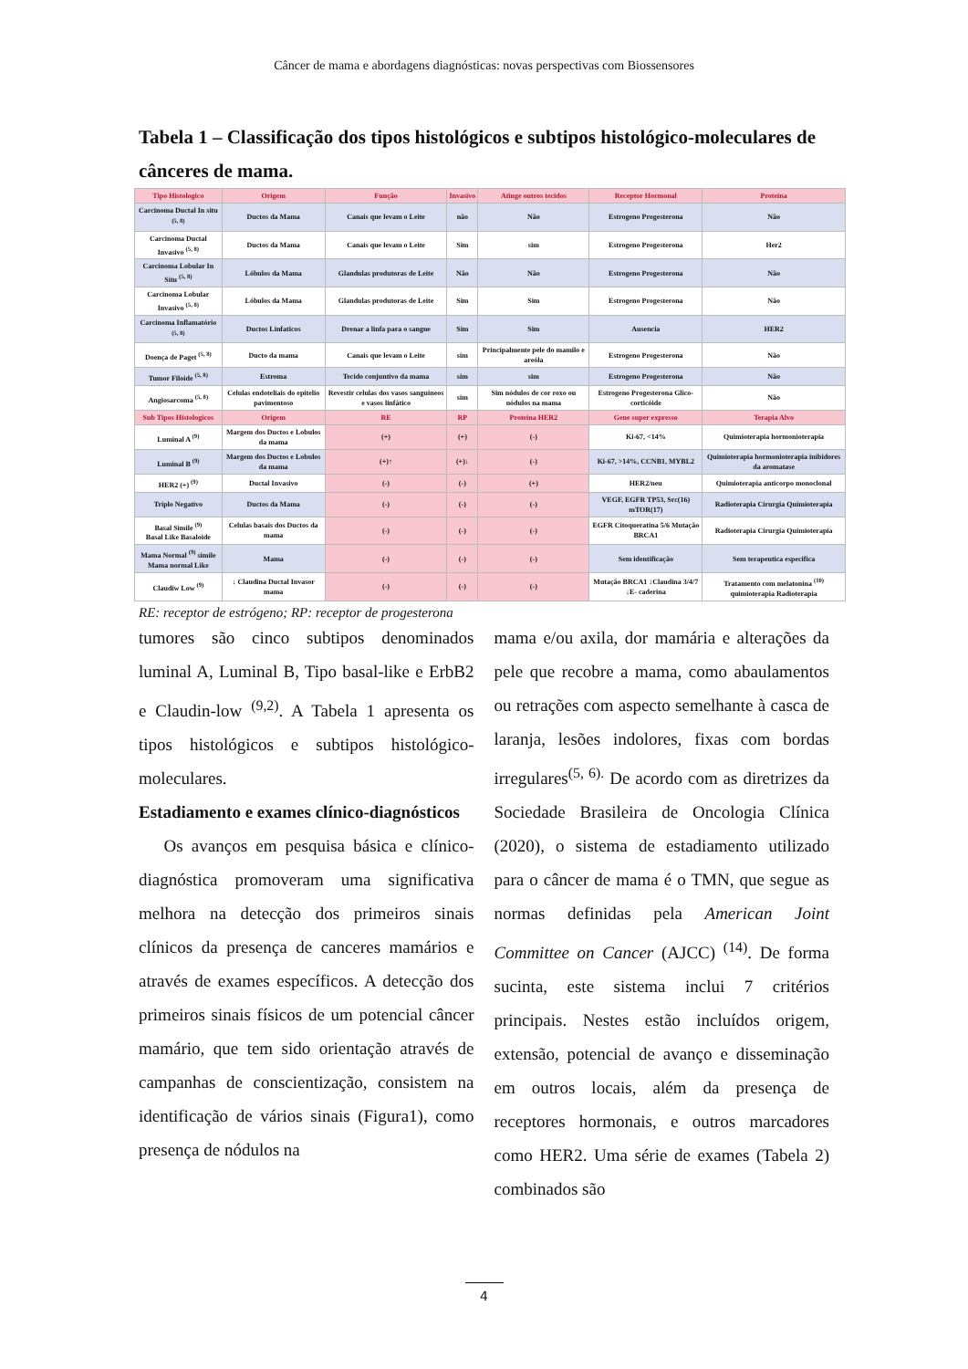Câncer de mama e abordagens diagnósticas: novas perspectivas com Biossensores
Tabela 1 – Classificação dos tipos histológicos e subtipos histológico-moleculares de cânceres de mama.
| Tipo Histologico | Origem | Função | Invasivo | Atinge outros tecidos | Receptor Hormonal | Proteina |
| --- | --- | --- | --- | --- | --- | --- |
| Carcinoma Ductal In situ <sup>(5, 8)</sup> | Ductos da Mama | Canais que levam o Leite | não | Não | Estrogeno Progesterona | Não |
| Carcinoma Ductal Invasivo <sup>(5, 8)</sup> | Ductos da Mama | Canais que levam o Leite | Sim | sim | Estrogeno Progesterona | Her2 |
| Carcinoma Lobular In Situ <sup>(5, 8)</sup> | Lóbulos da Mama | Glandulas produtoras de Leite | Não | Não | Estrogeno Progesterona | Não |
| Carcinoma Lobular Invasivo <sup>(5, 8)</sup> | Lóbulos da Mama | Glandulas produtoras de Leite | Sim | Sim | Estrogeno Progesterona | Não |
| Carcinoma Inflamatório <sup>(5, 8)</sup> | Ductos Linfaticos | Drenar a linfa para o sangue | Sim | Sim | Ausencia | HER2 |
| Doença de Paget <sup>(5, 8)</sup> | Ducto da mama | Canais que levam o Leite | sim | Principalmente pele do mamilo e areóla | Estrogeno Progesterona | Não |
| Tumor Filoide <sup>(5, 8)</sup> | Estroma | Tecido conjuntivo da mama | sim | sim | Estrogeno Progesterona | Não |
| Angiosarcoma <sup>(5, 8)</sup> | Celulas endoteliais do epitelio pavimentoso | Revestir celulas dos vasos sanguineos e vasos linfático | sim | Sim nódulos de cor roxo ou nódulos na mama | Estrogeno Progesterona Glico-corticóide | Não |
| Sub Tipos Histologicos | Origem | RE | RP | Proteina HER2 | Gene super expresso | Terapia Alvo |
| Luminal A <sup>(9)</sup> | Margem dos Ductos e Lobulos da mama | (+) | (+) | (-) | Ki-67, <14% | Quimioterapia hormonioterapia |
| Luminal B <sup>(9)</sup> | Margem dos Ductos e Lobulos da mama | (+)↑ | (+)↓ | (-) | Ki-67, >14%, CCNB1, MYBL2 | Quimioterapia hormonioterapia inibidores da aromatase |
| HER2 (+) <sup>(9)</sup> | Ductal Invasivo | (-) | (-) | (+) | HER2/neu | Quimioterapia anticorpo monoclonal |
| Triplo Negativo | Ductos da Mama | (-) | (-) | (-) | VEGF, EGFR TP53, Src(16) mTOR(17) | Radioterapia Cirurgia Quimioterapia |
| Basal Simile <sup>(9)</sup> Basal Like Basaloide | Celulas basais dos Ductos da mama | (-) | (-) | (-) | EGFR Citoqueratina 5/6 Mutação BRCA1 | Radioterapia Cirurgia Quimioterapia |
| Mama Normal <sup>(9)</sup> simile Mama normal Like | Mama | (-) | (-) | (-) | Sem identificação | Sem terapeutica especifica |
| Claudiw Low <sup>(9)</sup> | ↓ Claudina Ductal Invasor mama | (-) | (-) | (-) | Mutação BRCA1 ↓Claudina 3/4/7 ↓E- caderina | Tratamento com melatonina <sup>(10)</sup> quimioterapia Radioterapia |
RE: receptor de estrógeno; RP: receptor de progesterona
tumores são cinco subtipos denominados luminal A, Luminal B, Tipo basal-like e ErbB2 e Claudin-low <sup>(9,2)</sup>. A Tabela 1 apresenta os tipos histológicos e subtipos histológico- moleculares.
Estadiamento e exames clínico-diagnósticos
Os avanços em pesquisa básica e clínico-diagnóstica promoveram uma significativa melhora na detecção dos primeiros sinais clínicos da presença de canceres mamários e através de exames específicos. A detecção dos primeiros sinais físicos de um potencial câncer mamário, que tem sido orientação através de campanhas de conscientização, consistem na identificação de vários sinais (Figura1), como presença de nódulos na
mama e/ou axila, dor mamária e alterações da pele que recobre a mama, como abaulamentos ou retrações com aspecto semelhante à casca de laranja, lesões indolores, fixas com bordas irregulares<sup>(5, 6).</sup> De acordo com as diretrizes da Sociedade Brasileira de Oncologia Clínica (2020), o sistema de estadiamento utilizado para o câncer de mama é o TMN, que segue as normas definidas pela American Joint Committee on Cancer (AJCC) <sup>(14)</sup>. De forma sucinta, este sistema inclui 7 critérios principais. Nestes estão incluídos origem, extensão, potencial de avanço e disseminação em outros locais, além da presença de receptores hormonais, e outros marcadores como HER2. Uma série de exames (Tabela 2) combinados são
4